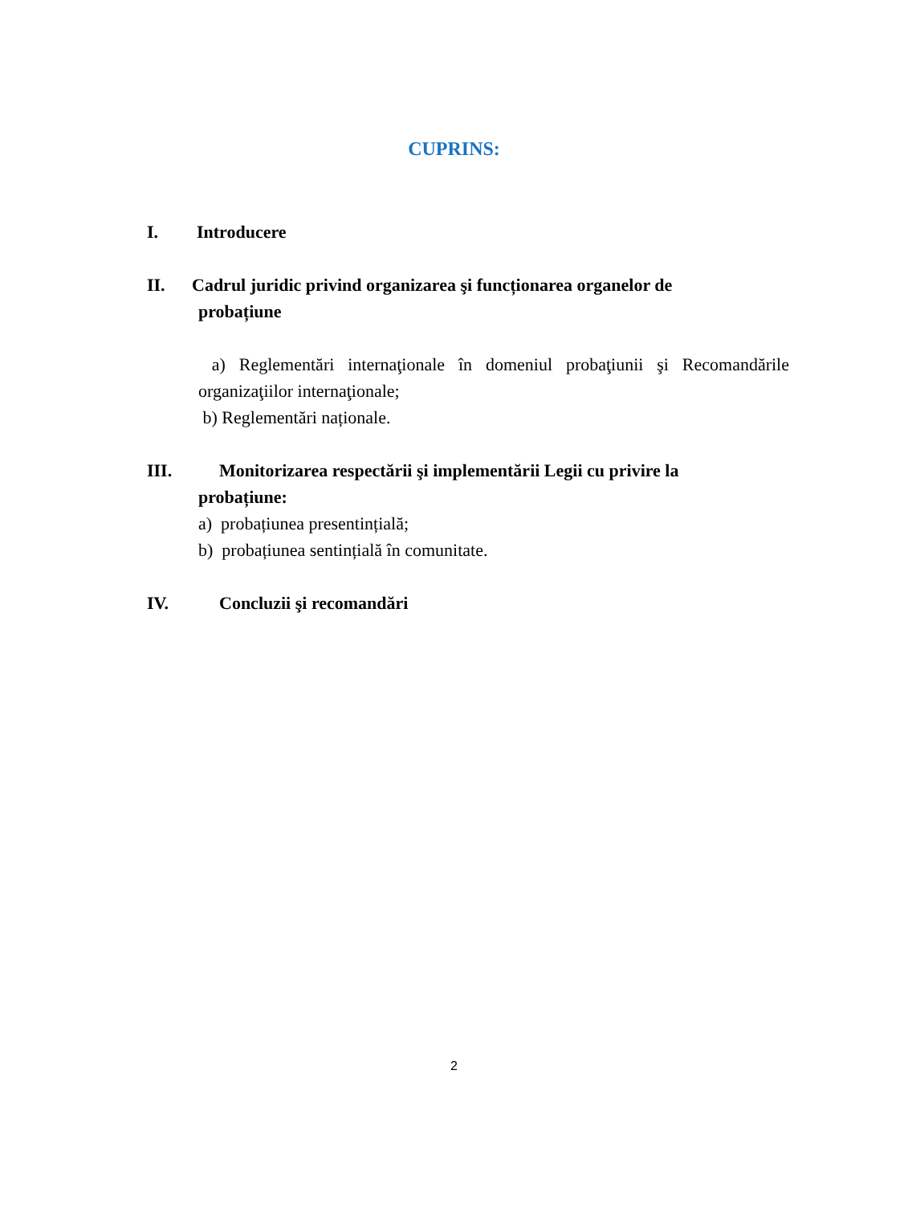CUPRINS:
I. Introducere
II. Cadrul juridic privind organizarea şi funcționarea organelor de
probațiune
a) Reglementări internaţionale în domeniul probaţiunii şi Recomandările organizaţiilor internaţionale;
b) Reglementări naționale.
III. Monitorizarea respectării şi implementării Legii cu privire la
probațiune:
a) probațiunea presentințială;
b) probațiunea sentințială în comunitate.
IV. Concluzii şi recomandări
2